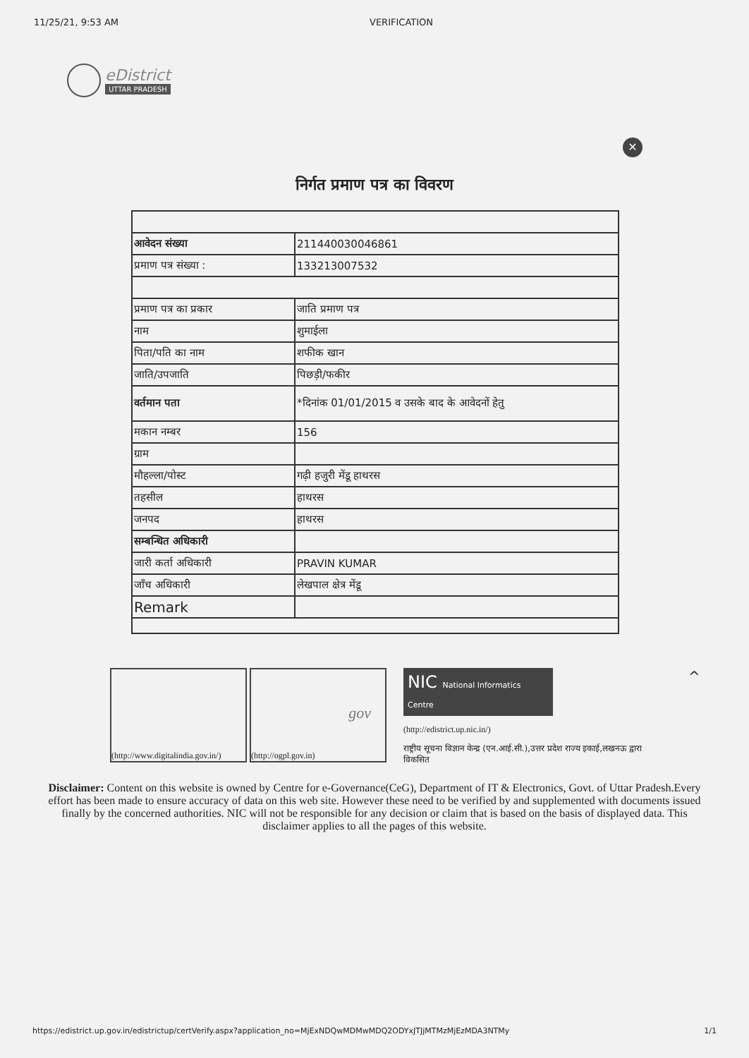11/25/21, 9:53 AM VERIFICATION
eDistrict
UTTAR PRADESH
✕
निर्गत प्रमाण पत्र का विवरण
| आवेदन संख्या | 211440030046861 |
| प्रमाण पत्र संख्या : | 133213007532 |
| प्रमाण पत्र का प्रकार | जाति प्रमाण पत्र |
| नाम | शुमाईला |
| पिता/पति का नाम | शफीक खान |
| जाति/उपजाति | पिछड़ी/फकीर |
| वर्तमान पता | *दिनांक 01/01/2015 व उसके बाद के आवेदनों हेतु |
| मकान नम्बर | 156 |
| ग्राम | |
| मौहल्ला/पोस्ट | गढ़ी हजुरी मेंडू हाथरस |
| तहसील | हाथरस |
| जनपद | हाथरस |
| सम्बन्धित अधिकारी | |
| जारी कर्ता अधिकारी | PRAVIN KUMAR |
| जाँच अधिकारी | लेखपाल क्षेत्र मेंडू |
| Remark | |
(http://www.digitalindia.gov.in/)
gov
(http://ogpl.gov.in)
NIC National Informatics Centre
(http://edistrict.up.nic.in/)
राष्ट्रीय सूचना विज्ञान केन्द्र (एन.आई.सी.),उत्तर प्रदेश राज्य इकाई,लखनऊ द्वारा विकसित
^
Disclaimer: Content on this website is owned by Centre for e-Governance(CeG), Department of IT & Electronics, Govt. of Uttar Pradesh.Every effort has been made to ensure accuracy of data on this web site. However these need to be verified by and supplemented with documents issued finally by the concerned authorities. NIC will not be responsible for any decision or claim that is based on the basis of displayed data. This disclaimer applies to all the pages of this website.
https://edistrict.up.gov.in/edistrictup/certVerify.aspx?application_no=MjExNDQwMDMwMDQ2ODYxJTJjMTMzMjEzMDA3NTMy 1/1